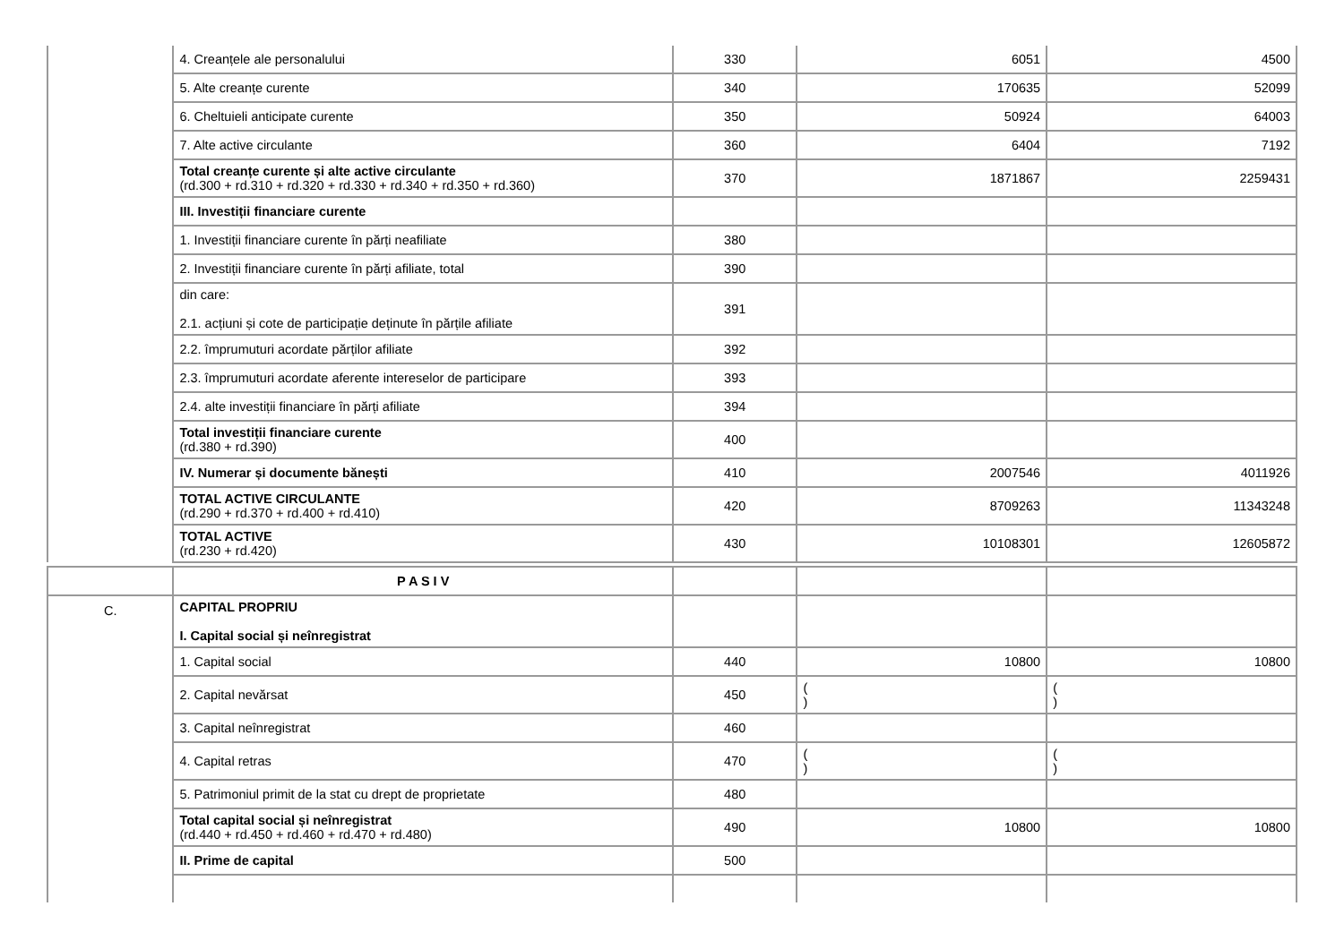| | 4. Creanțele ale personalului | 330 | 6051 | 4500 |
| | 5. Alte creanțe curente | 340 | 170635 | 52099 |
| | 6. Cheltuieli anticipate curente | 350 | 50924 | 64003 |
| | 7. Alte active circulante | 360 | 6404 | 7192 |
| | Total creanțe curente și alte active circulante (rd.300 + rd.310 + rd.320 + rd.330 + rd.340 + rd.350 + rd.360) | 370 | 1871867 | 2259431 |
| | III. Investiții financiare curente | | | |
| | 1. Investiții financiare curente în părți neafiliate | 380 | | |
| | 2. Investiții financiare curente în părți afiliate, total | 390 | | |
| | din care: 2.1. acțiuni și cote de participație deținute în părțile afiliate | 391 | | |
| | 2.2. împrumuturi acordate părților afiliate | 392 | | |
| | 2.3. împrumuturi acordate aferente intereselor de participare | 393 | | |
| | 2.4. alte investiții financiare în părți afiliate | 394 | | |
| | Total investiții financiare curente (rd.380 + rd.390) | 400 | | |
| | IV. Numerar și documente bănești | 410 | 2007546 | 4011926 |
| | TOTAL ACTIVE CIRCULANTE (rd.290 + rd.370 + rd.400 + rd.410) | 420 | 8709263 | 11343248 |
| | TOTAL ACTIVE (rd.230 + rd.420) | 430 | 10108301 | 12605872 |
| | P A S I V | | | |
| C. | CAPITAL PROPRIU I. Capital social și neînregistrat | | | |
| | 1. Capital social | 440 | 10800 | 10800 |
| | 2. Capital nevărsat | 450 | ( ) | ( ) |
| | 3. Capital neînregistrat | 460 | | |
| | 4. Capital retras | 470 | ( ) | ( ) |
| | 5. Patrimoniul primit de la stat cu drept de proprietate | 480 | | |
| | Total capital social și neînregistrat (rd.440 + rd.450 + rd.460 + rd.470 + rd.480) | 490 | 10800 | 10800 |
| | II. Prime de capital | 500 | | |